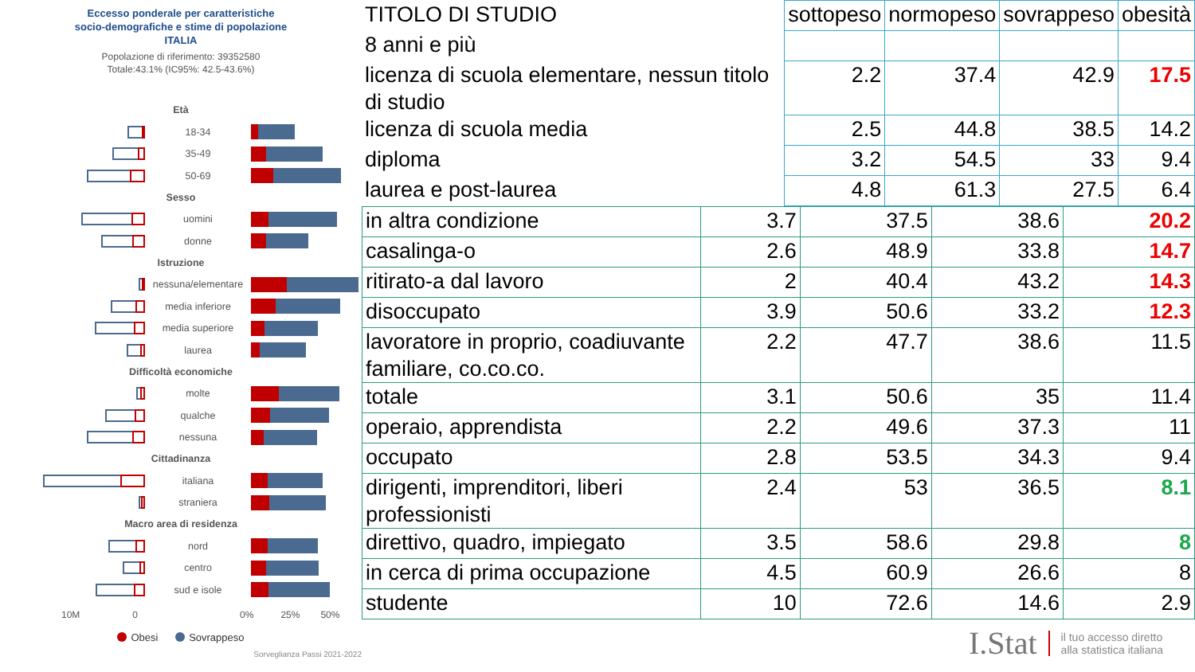Eccesso ponderale per caratteristiche
socio-demografiche e stime di popolazione
ITALIA
Popolazione di riferimento: 39352580
Totale:43.1% (IC95%: 42.5-43.6%)
Età
18-34
35-49
50-69
Sesso
uomini
donne
Istruzione
nessuna/elementare
media inferiore
media superiore
laurea
Difficoltà economiche
molte
qualche
nessuna
Cittadinanza
italiana
straniera
Macro area di residenza
nord
centro
sud e isole
10M 0 0% 25% 50%
Obesi Sovrappeso
Sorveglianza Passi 2021-2022
| TITOLO DI STUDIO | sottopeso | normopeso | sovrappeso | obesità |
| --- | --- | --- | --- | --- |
| 8 anni e più | | | | |
| licenza di scuola elementare, nessun titolo di studio | 2.2 | 37.4 | 42.9 | 17.5 |
| licenza di scuola media | 2.5 | 44.8 | 38.5 | 14.2 |
| diploma | 3.2 | 54.5 | 33 | 9.4 |
| laurea e post-laurea | 4.8 | 61.3 | 27.5 | 6.4 |
| in altra condizione | 3.7 | 37.5 | 38.6 | 20.2 |
| casalinga-o | 2.6 | 48.9 | 33.8 | 14.7 |
| ritirato-a dal lavoro | 2 | 40.4 | 43.2 | 14.3 |
| disoccupato | 3.9 | 50.6 | 33.2 | 12.3 |
| lavoratore in proprio, coadiuvante familiare, co.co.co. | 2.2 | 47.7 | 38.6 | 11.5 |
| totale | 3.1 | 50.6 | 35 | 11.4 |
| operaio, apprendista | 2.2 | 49.6 | 37.3 | 11 |
| occupato | 2.8 | 53.5 | 34.3 | 9.4 |
| dirigenti, imprenditori, liberi professionisti | 2.4 | 53 | 36.5 | 8.1 |
| direttivo, quadro, impiegato | 3.5 | 58.6 | 29.8 | 8 |
| in cerca di prima occupazione | 4.5 | 60.9 | 26.6 | 8 |
| studente | 10 | 72.6 | 14.6 | 2.9 |
I.Stat il tuo accesso diretto
alla statistica italiana